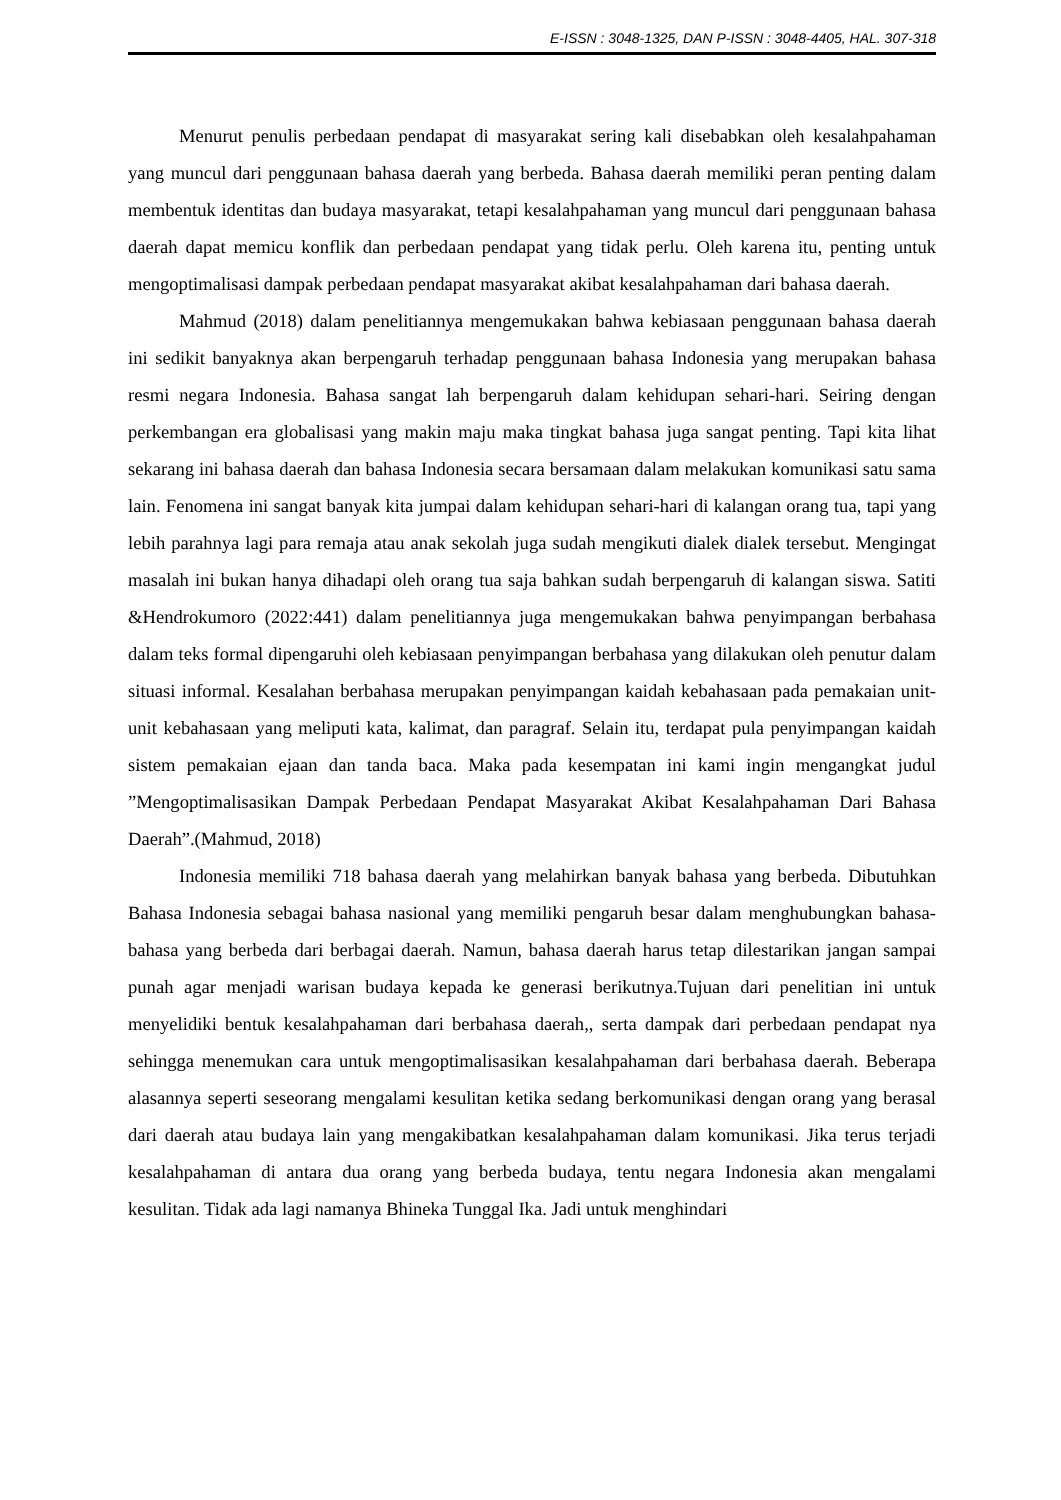E-ISSN : 3048-1325, DAN P-ISSN : 3048-4405, HAL. 307-318
Menurut penulis perbedaan pendapat di masyarakat sering kali disebabkan oleh kesalahpahaman yang muncul dari penggunaan bahasa daerah yang berbeda. Bahasa daerah memiliki peran penting dalam membentuk identitas dan budaya masyarakat, tetapi kesalahpahaman yang muncul dari penggunaan bahasa daerah dapat memicu konflik dan perbedaan pendapat yang tidak perlu. Oleh karena itu, penting untuk mengoptimalisasi dampak perbedaan pendapat masyarakat akibat kesalahpahaman dari bahasa daerah.
Mahmud (2018) dalam penelitiannya mengemukakan bahwa kebiasaan penggunaan bahasa daerah ini sedikit banyaknya akan berpengaruh terhadap penggunaan bahasa Indonesia yang merupakan bahasa resmi negara Indonesia. Bahasa sangat lah berpengaruh dalam kehidupan sehari-hari. Seiring dengan perkembangan era globalisasi yang makin maju maka tingkat bahasa juga sangat penting. Tapi kita lihat sekarang ini bahasa daerah dan bahasa Indonesia secara bersamaan dalam melakukan komunikasi satu sama lain. Fenomena ini sangat banyak kita jumpai dalam kehidupan sehari-hari di kalangan orang tua, tapi yang lebih parahnya lagi para remaja atau anak sekolah juga sudah mengikuti dialek dialek tersebut. Mengingat masalah ini bukan hanya dihadapi oleh orang tua saja bahkan sudah berpengaruh di kalangan siswa. Satiti &Hendrokumoro (2022:441) dalam penelitiannya juga mengemukakan bahwa penyimpangan berbahasa dalam teks formal dipengaruhi oleh kebiasaan penyimpangan berbahasa yang dilakukan oleh penutur dalam situasi informal. Kesalahan berbahasa merupakan penyimpangan kaidah kebahasaan pada pemakaian unit-unit kebahasaan yang meliputi kata, kalimat, dan paragraf. Selain itu, terdapat pula penyimpangan kaidah sistem pemakaian ejaan dan tanda baca. Maka pada kesempatan ini kami ingin mengangkat judul ”Mengoptimalisasikan Dampak Perbedaan Pendapat Masyarakat Akibat Kesalahpahaman Dari Bahasa Daerah”.(Mahmud, 2018)
Indonesia memiliki 718 bahasa daerah yang melahirkan banyak bahasa yang berbeda. Dibutuhkan Bahasa Indonesia sebagai bahasa nasional yang memiliki pengaruh besar dalam menghubungkan bahasa-bahasa yang berbeda dari berbagai daerah. Namun, bahasa daerah harus tetap dilestarikan jangan sampai punah agar menjadi warisan budaya kepada ke generasi berikutnya.Tujuan dari penelitian ini untuk menyelidiki bentuk kesalahpahaman dari berbahasa daerah,, serta dampak dari perbedaan pendapat nya sehingga menemukan cara untuk mengoptimalisasikan kesalahpahaman dari berbahasa daerah. Beberapa alasannya seperti seseorang mengalami kesulitan ketika sedang berkomunikasi dengan orang yang berasal dari daerah atau budaya lain yang mengakibatkan kesalahpahaman dalam komunikasi. Jika terus terjadi kesalahpahaman di antara dua orang yang berbeda budaya, tentu negara Indonesia akan mengalami kesulitan. Tidak ada lagi namanya Bhineka Tunggal Ika. Jadi untuk menghindari